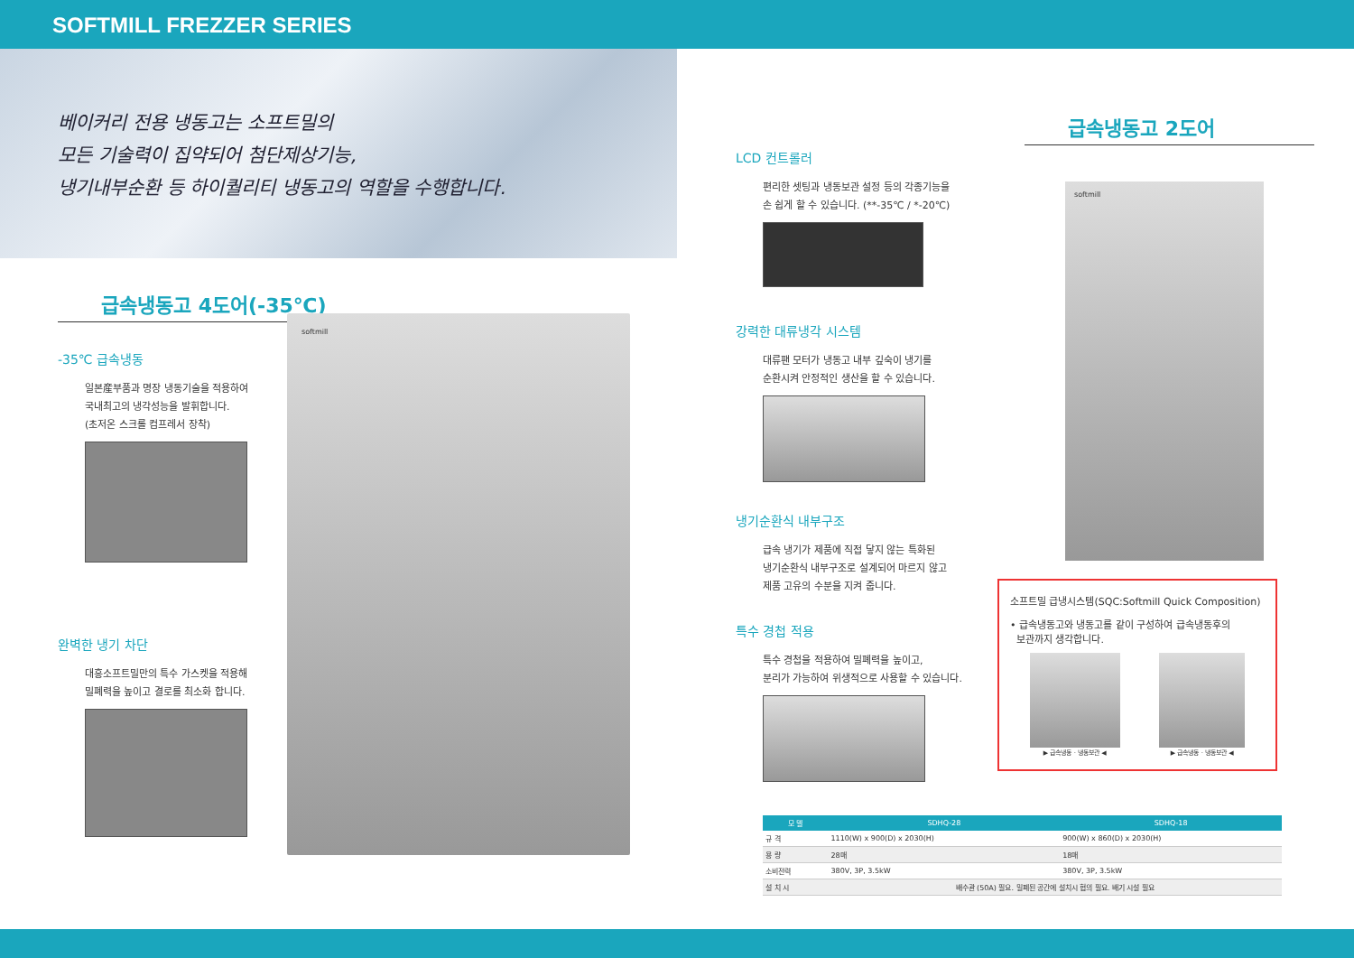SOFTMILL FREZZER SERIES
베이커리 전용 냉동고는 소프트밀의
모든 기술력이 집약되어 첨단제상기능,
냉기내부순환 등 하이퀄리티 냉동고의 역할을 수행합니다.
급속냉동고 4도어(-35℃)
-35℃ 급속냉동
일본産부품과 명장 냉동기술을 적용하여
국내최고의 냉각성능을 발휘합니다.
(초저온 스크롤 컴프레서 장착)
완벽한 냉기 차단
대흥소프트밀만의 특수 가스켓을 적용해
밀폐력을 높이고 결로를 최소화 합니다.
softmill
LCD 컨트롤러
편리한 셋팅과 냉동보관 설정 등의 각종기능을
손 쉽게 할 수 있습니다. (**-35℃ / *-20℃)
강력한 대류냉각 시스템
대류팬 모터가 냉동고 내부 깊숙이 냉기를
순환시켜 안정적인 생산을 할 수 있습니다.
냉기순환식 내부구조
급속 냉기가 제품에 직접 닿지 않는 특화된
냉기순환식 내부구조로 설계되어 마르지 않고
제품 고유의 수분을 지켜 줍니다.
특수 경첩 적용
특수 경첩을 적용하여 밀폐력을 높이고,
분리가 가능하여 위생적으로 사용할 수 있습니다.
급속냉동고 2도어
softmill
소프트밀 급냉시스템(SQC:Softmill Quick Composition)
• 급속냉동고와 냉동고를 같이 구성하여 급속냉동후의
보관까지 생각합니다.
▶ 급속냉동 · 냉동보관 ◀ ▶ 급속냉동 · 냉동보관 ◀
| 모 델 | SDHQ-28 | SDHQ-18 |
| --- | --- | --- |
| 규 격 | 1110(W) x 900(D) x 2030(H) | 900(W) x 860(D) x 2030(H) |
| 용 량 | 28매 | 18매 |
| 소비전력 | 380V, 3P, 3.5kW | 380V, 3P, 3.5kW |
| 설 치 시 | 배수관 (50A) 필요. 밀폐된 공간에 설치시 협의 필요. 배기 시설 필요 | |